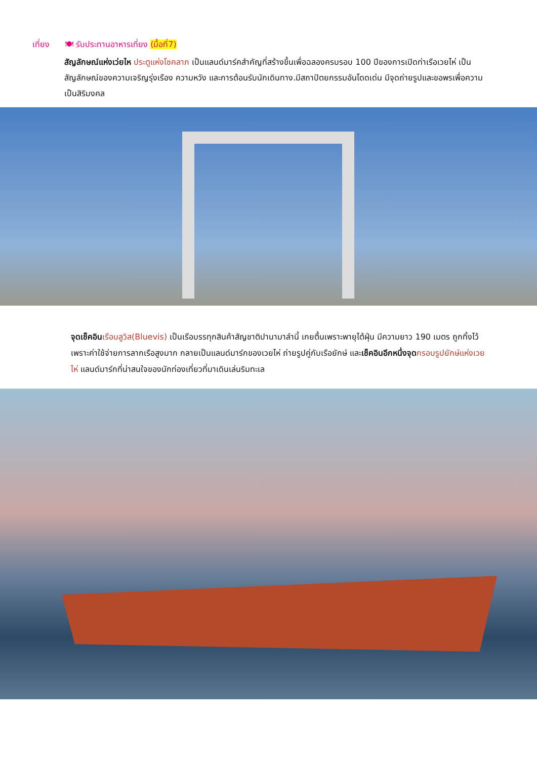เที่ยง 🍽 รับประทานอาหารเที่ยง (มื้อที่7)
สัญลักษณ์แห่งเว่ยไห ประตูแห่งโชคลาภ เป็นแลนด์มาร์คสำคัญที่สร้างขึ้นเพื่อฉลองครบรอบ 100 ปีของการเปิดท่าเรือเวยไห่ เป็นสัญลักษณ์ของความเจริญรุ่งเรือง ความหวัง และการต้อนรับนักเดินทาง.มีสถาปัตยกรรมอันโดดเด่น มีจุดถ่ายรูปและขอพรเพื่อความเป็นสิริมงคล
จุดเช็คอิน เรือบลูวิส(Bluevis) เป็นเรือบรรทุกสินค้าสัญชาติปานามาลำนี้ เกยตื้นเพราะพายุไต้ฝุ่น มีความยาว 190 เมตร ถูกทิ้งไว้เพราะค่าใช้จ่ายการลากเรือสูงมาก กลายเป็นแลนด์มาร์กของเวยไห่ ถ่ายรูปคู่กับเรือยักษ์ และเช็คอินอีกหนึ่งจุด กรอบรูปยักษ์แห่งเวยไห่ แลนด์มาร์กที่น่าสนใจของนักท่องเที่ยวที่มาเดินเล่นริมทะเล